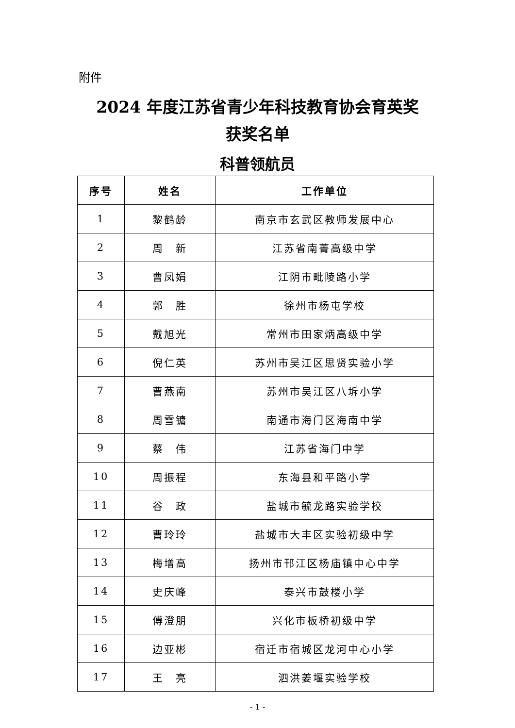附件
2024 年度江苏省青少年科技教育协会育英奖
获奖名单
科普领航员
| 序号 | 姓名 | 工作单位 |
| --- | --- | --- |
| 1 | 黎鹤龄 | 南京市玄武区教师发展中心 |
| 2 | 周 新 | 江苏省南菁高级中学 |
| 3 | 曹凤娟 | 江阴市毗陵路小学 |
| 4 | 郭 胜 | 徐州市杨屯学校 |
| 5 | 戴旭光 | 常州市田家炳高级中学 |
| 6 | 倪仁英 | 苏州市吴江区思贤实验小学 |
| 7 | 曹燕南 | 苏州市吴江区八坼小学 |
| 8 | 周雪镛 | 南通市海门区海南中学 |
| 9 | 蔡 伟 | 江苏省海门中学 |
| 10 | 周振程 | 东海县和平路小学 |
| 11 | 谷 政 | 盐城市毓龙路实验学校 |
| 12 | 曹玲玲 | 盐城市大丰区实验初级中学 |
| 13 | 梅增高 | 扬州市邗江区杨庙镇中心中学 |
| 14 | 史庆峰 | 泰兴市鼓楼小学 |
| 15 | 傅澄朋 | 兴化市板桥初级中学 |
| 16 | 边亚彬 | 宿迁市宿城区龙河中心小学 |
| 17 | 王 亮 | 泗洪姜堰实验学校 |
- 1 -